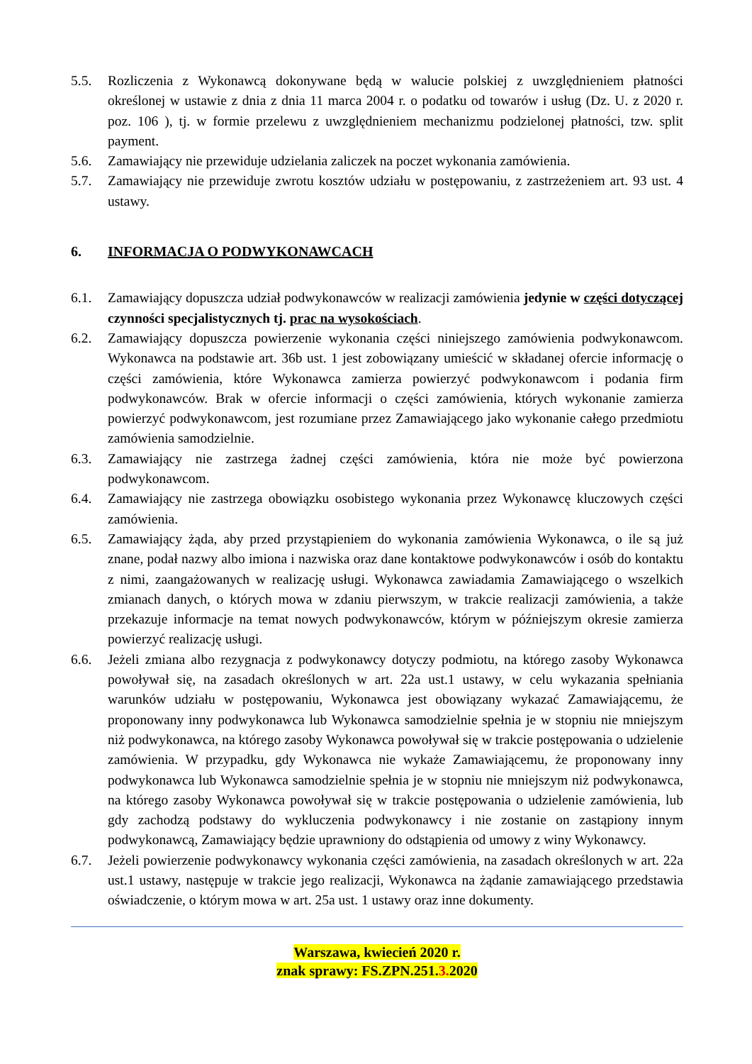5.5. Rozliczenia z Wykonawcą dokonywane będą w walucie polskiej z uwzględnieniem płatności określonej w ustawie z dnia z dnia 11 marca 2004 r. o podatku od towarów i usług (Dz. U. z 2020 r. poz. 106 ), tj. w formie przelewu z uwzględnieniem mechanizmu podzielonej płatności, tzw. split payment.
5.6. Zamawiający nie przewiduje udzielania zaliczek na poczet wykonania zamówienia.
5.7. Zamawiający nie przewiduje zwrotu kosztów udziału w postępowaniu, z zastrzeżeniem art. 93 ust. 4 ustawy.
6. INFORMACJA O PODWYKONAWCACH
6.1. Zamawiający dopuszcza udział podwykonawców w realizacji zamówienia jedynie w części dotyczącej czynności specjalistycznych tj. prac na wysokościach.
6.2. Zamawiający dopuszcza powierzenie wykonania części niniejszego zamówienia podwykonawcom. Wykonawca na podstawie art. 36b ust. 1 jest zobowiązany umieścić w składanej ofercie informację o części zamówienia, które Wykonawca zamierza powierzyć podwykonawcom i podania firm podwykonawców. Brak w ofercie informacji o części zamówienia, których wykonanie zamierza powierzyć podwykonawcom, jest rozumiane przez Zamawiającego jako wykonanie całego przedmiotu zamówienia samodzielnie.
6.3. Zamawiający nie zastrzega żadnej części zamówienia, która nie może być powierzona podwykonawcom.
6.4. Zamawiający nie zastrzega obowiązku osobistego wykonania przez Wykonawcę kluczowych części zamówienia.
6.5. Zamawiający żąda, aby przed przystąpieniem do wykonania zamówienia Wykonawca, o ile są już znane, podał nazwy albo imiona i nazwiska oraz dane kontaktowe podwykonawców i osób do kontaktu z nimi, zaangażowanych w realizację usługi. Wykonawca zawiadamia Zamawiającego o wszelkich zmianach danych, o których mowa w zdaniu pierwszym, w trakcie realizacji zamówienia, a także przekazuje informacje na temat nowych podwykonawców, którym w późniejszym okresie zamierza powierzyć realizację usługi.
6.6. Jeżeli zmiana albo rezygnacja z podwykonawcy dotyczy podmiotu, na którego zasoby Wykonawca powoływał się, na zasadach określonych w art. 22a ust.1 ustawy, w celu wykazania spełniania warunków udziału w postępowaniu, Wykonawca jest obowiązany wykazać Zamawiającemu, że proponowany inny podwykonawca lub Wykonawca samodzielnie spełnia je w stopniu nie mniejszym niż podwykonawca, na którego zasoby Wykonawca powoływał się w trakcie postępowania o udzielenie zamówienia. W przypadku, gdy Wykonawca nie wykaże Zamawiającemu, że proponowany inny podwykonawca lub Wykonawca samodzielnie spełnia je w stopniu nie mniejszym niż podwykonawca, na którego zasoby Wykonawca powoływał się w trakcie postępowania o udzielenie zamówienia, lub gdy zachodzą podstawy do wykluczenia podwykonawcy i nie zostanie on zastąpiony innym podwykonawcą, Zamawiający będzie uprawniony do odstąpienia od umowy z winy Wykonawcy.
6.7. Jeżeli powierzenie podwykonawcy wykonania części zamówienia, na zasadach określonych w art. 22a ust.1 ustawy, następuje w trakcie jego realizacji, Wykonawca na żądanie zamawiającego przedstawia oświadczenie, o którym mowa w art. 25a ust. 1 ustawy oraz inne dokumenty.
Warszawa, kwiecień 2020 r.
znak sprawy: FS.ZPN.251.3. 2020